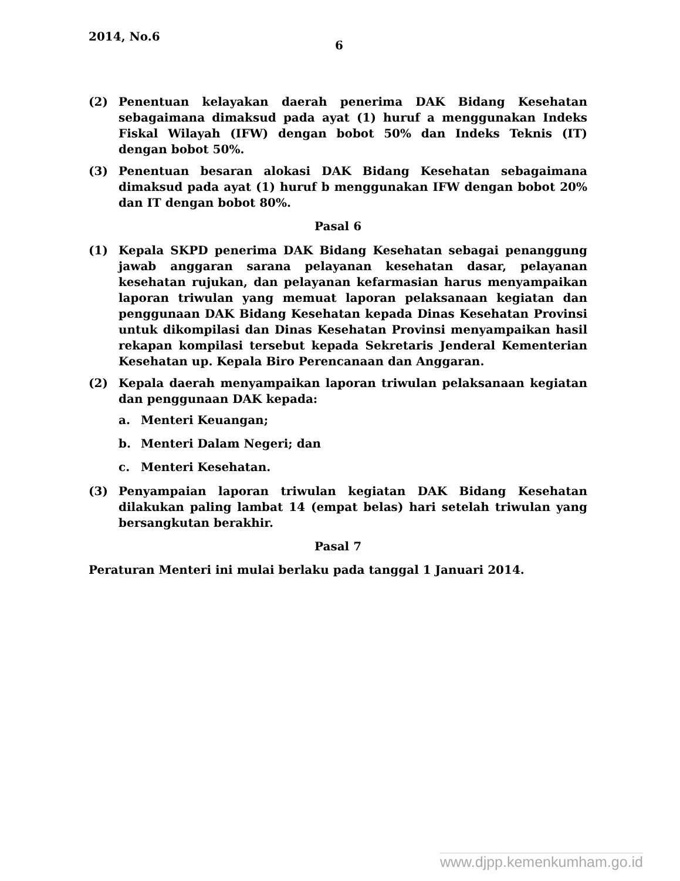2014, No.6
6
(2) Penentuan kelayakan daerah penerima DAK Bidang Kesehatan sebagaimana dimaksud pada ayat (1) huruf a menggunakan Indeks Fiskal Wilayah (IFW) dengan bobot 50% dan Indeks Teknis (IT) dengan bobot 50%.
(3) Penentuan besaran alokasi DAK Bidang Kesehatan sebagaimana dimaksud pada ayat (1) huruf b menggunakan IFW dengan bobot 20% dan IT dengan bobot 80%.
Pasal 6
(1) Kepala SKPD penerima DAK Bidang Kesehatan sebagai penanggung jawab anggaran sarana pelayanan kesehatan dasar, pelayanan kesehatan rujukan, dan pelayanan kefarmasian harus menyampaikan laporan triwulan yang memuat laporan pelaksanaan kegiatan dan penggunaan DAK Bidang Kesehatan kepada Dinas Kesehatan Provinsi untuk dikompilasi dan Dinas Kesehatan Provinsi menyampaikan hasil rekapan kompilasi tersebut kepada Sekretaris Jenderal Kementerian Kesehatan up. Kepala Biro Perencanaan dan Anggaran.
(2) Kepala daerah menyampaikan laporan triwulan pelaksanaan kegiatan dan penggunaan DAK kepada:
a. Menteri Keuangan;
b. Menteri Dalam Negeri; dan
c. Menteri Kesehatan.
(3) Penyampaian laporan triwulan kegiatan DAK Bidang Kesehatan dilakukan paling lambat 14 (empat belas) hari setelah triwulan yang bersangkutan berakhir.
Pasal 7
Peraturan Menteri ini mulai berlaku pada tanggal 1 Januari 2014.
www.djpp.kemenkumham.go.id